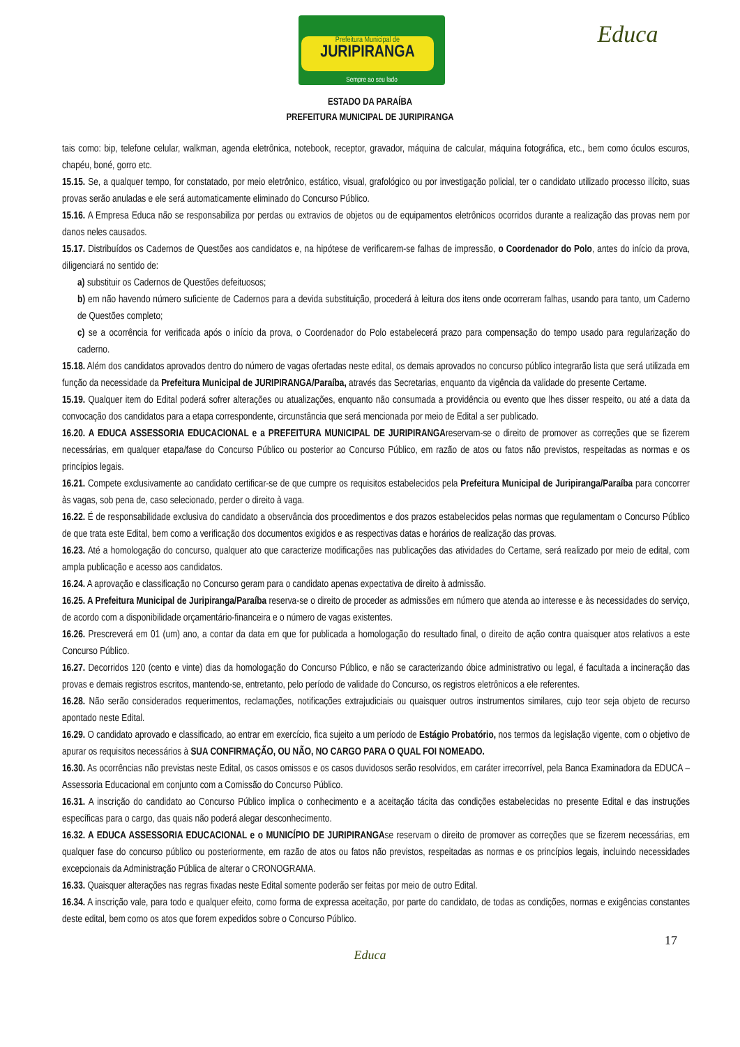Prefeitura Municipal de
JURIPIRANGA
Sempre ao seu lado
Educa
ESTADO DA PARAÍBA
PREFEITURA MUNICIPAL DE JURIPIRANGA
tais como: bip, telefone celular, walkman, agenda eletrônica, notebook, receptor, gravador, máquina de calcular, máquina fotográfica, etc., bem como óculos escuros, chapéu, boné, gorro etc.
15.15. Se, a qualquer tempo, for constatado, por meio eletrônico, estático, visual, grafológico ou por investigação policial, ter o candidato utilizado processo ilícito, suas provas serão anuladas e ele será automaticamente eliminado do Concurso Público.
15.16. A Empresa Educa não se responsabiliza por perdas ou extravios de objetos ou de equipamentos eletrônicos ocorridos durante a realização das provas nem por danos neles causados.
15.17. Distribuídos os Cadernos de Questões aos candidatos e, na hipótese de verificarem-se falhas de impressão, o Coordenador do Polo, antes do início da prova, diligenciará no sentido de:
a) substituir os Cadernos de Questões defeituosos;
b) em não havendo número suficiente de Cadernos para a devida substituição, procederá à leitura dos itens onde ocorreram falhas, usando para tanto, um Caderno de Questões completo;
c) se a ocorrência for verificada após o início da prova, o Coordenador do Polo estabelecerá prazo para compensação do tempo usado para regularização do caderno.
15.18. Além dos candidatos aprovados dentro do número de vagas ofertadas neste edital, os demais aprovados no concurso público integrarão lista que será utilizada em função da necessidade da Prefeitura Municipal de JURIPIRANGA/Paraíba, através das Secretarias, enquanto da vigência da validade do presente Certame.
15.19. Qualquer item do Edital poderá sofrer alterações ou atualizações, enquanto não consumada a providência ou evento que lhes disser respeito, ou até a data da convocação dos candidatos para a etapa correspondente, circunstância que será mencionada por meio de Edital a ser publicado.
16.20. A EDUCA ASSESSORIA EDUCACIONAL e a PREFEITURA MUNICIPAL DE JURIPIRANGAreservam-se o direito de promover as correções que se fizerem necessárias, em qualquer etapa/fase do Concurso Público ou posterior ao Concurso Público, em razão de atos ou fatos não previstos, respeitadas as normas e os princípios legais.
16.21. Compete exclusivamente ao candidato certificar-se de que cumpre os requisitos estabelecidos pela Prefeitura Municipal de Juripiranga/Paraíba para concorrer às vagas, sob pena de, caso selecionado, perder o direito à vaga.
16.22. É de responsabilidade exclusiva do candidato a observância dos procedimentos e dos prazos estabelecidos pelas normas que regulamentam o Concurso Público de que trata este Edital, bem como a verificação dos documentos exigidos e as respectivas datas e horários de realização das provas.
16.23. Até a homologação do concurso, qualquer ato que caracterize modificações nas publicações das atividades do Certame, será realizado por meio de edital, com ampla publicação e acesso aos candidatos.
16.24. A aprovação e classificação no Concurso geram para o candidato apenas expectativa de direito à admissão.
16.25. A Prefeitura Municipal de Juripiranga/Paraíba reserva-se o direito de proceder as admissões em número que atenda ao interesse e às necessidades do serviço, de acordo com a disponibilidade orçamentário-financeira e o número de vagas existentes.
16.26. Prescreverá em 01 (um) ano, a contar da data em que for publicada a homologação do resultado final, o direito de ação contra quaisquer atos relativos a este Concurso Público.
16.27. Decorridos 120 (cento e vinte) dias da homologação do Concurso Público, e não se caracterizando óbice administrativo ou legal, é facultada a incineração das provas e demais registros escritos, mantendo-se, entretanto, pelo período de validade do Concurso, os registros eletrônicos a ele referentes.
16.28. Não serão considerados requerimentos, reclamações, notificações extrajudiciais ou quaisquer outros instrumentos similares, cujo teor seja objeto de recurso apontado neste Edital.
16.29. O candidato aprovado e classificado, ao entrar em exercício, fica sujeito a um período de Estágio Probatório, nos termos da legislação vigente, com o objetivo de apurar os requisitos necessários à SUA CONFIRMAÇÃO, OU NÃO, NO CARGO PARA O QUAL FOI NOMEADO.
16.30. As ocorrências não previstas neste Edital, os casos omissos e os casos duvidosos serão resolvidos, em caráter irrecorrível, pela Banca Examinadora da EDUCA – Assessoria Educacional em conjunto com a Comissão do Concurso Público.
16.31. A inscrição do candidato ao Concurso Público implica o conhecimento e a aceitação tácita das condições estabelecidas no presente Edital e das instruções específicas para o cargo, das quais não poderá alegar desconhecimento.
16.32. A EDUCA ASSESSORIA EDUCACIONAL e o MUNICÍPIO DE JURIPIRANGAse reservam o direito de promover as correções que se fizerem necessárias, em qualquer fase do concurso público ou posteriormente, em razão de atos ou fatos não previstos, respeitadas as normas e os princípios legais, incluindo necessidades excepcionais da Administração Pública de alterar o CRONOGRAMA.
16.33. Quaisquer alterações nas regras fixadas neste Edital somente poderão ser feitas por meio de outro Edital.
16.34. A inscrição vale, para todo e qualquer efeito, como forma de expressa aceitação, por parte do candidato, de todas as condições, normas e exigências constantes deste edital, bem como os atos que forem expedidos sobre o Concurso Público.
17
Educa